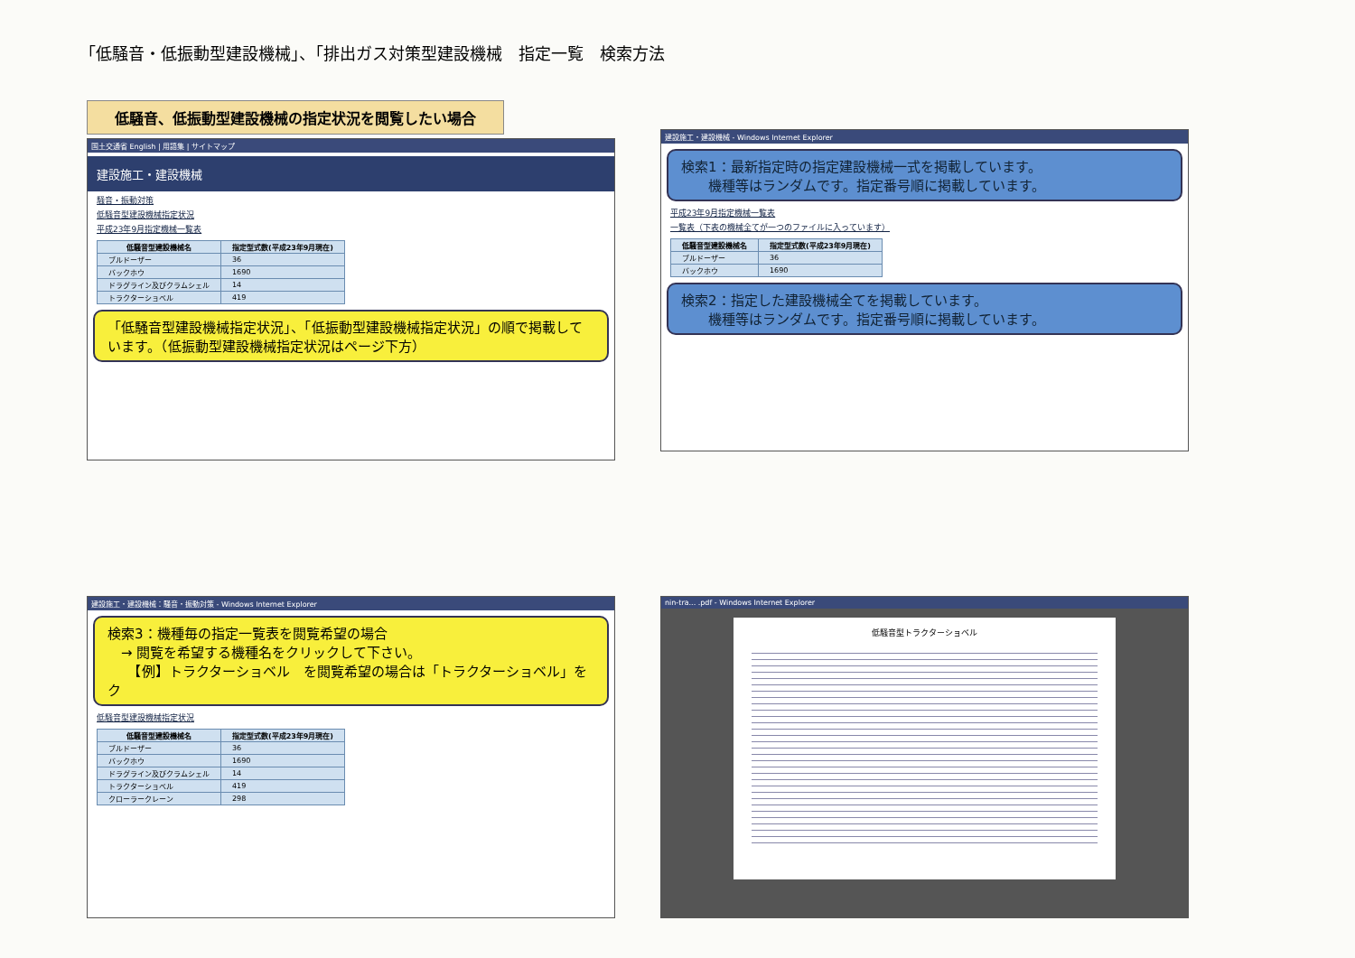「低騒音・低振動型建設機械」、「排出ガス対策型建設機械　指定一覧　検索方法
低騒音、低振動型建設機械の指定状況を閲覧したい場合
国土交通省 English | 用語集 | サイトマップ
建設施工・建設機械
騒音・振動対策
低騒音型建設機械指定状況
平成23年9月指定機械一覧表
| 低騒音型建設機械名 | 指定型式数(平成23年9月現在) |
| --- | --- |
| ブルドーザー | 36 |
| バックホウ | 1690 |
| ドラグライン及びクラムシェル | 14 |
| トラクターショベル | 419 |
「低騒音型建設機械指定状況」、「低振動型建設機械指定状況」の順で掲載しています。（低振動型建設機械指定状況はページ下方）
建設施工・建設機械 - Windows Internet Explorer
検索1：最新指定時の指定建設機械一式を掲載しています。
　　機種等はランダムです。指定番号順に掲載しています。
平成23年9月指定機械一覧表
一覧表（下表の機械全てが一つのファイルに入っています）
| 低騒音型建設機械名 | 指定型式数(平成23年9月現在) |
| --- | --- |
| ブルドーザー | 36 |
| バックホウ | 1690 |
検索2：指定した建設機械全てを掲載しています。
　　機種等はランダムです。指定番号順に掲載しています。
建設施工・建設機械：騒音・振動対策 - Windows Internet Explorer
検索3：機種毎の指定一覧表を閲覧希望の場合
　→ 閲覧を希望する機種名をクリックして下さい。
　　【例】トラクターショベル　を閲覧希望の場合は「トラクターショベル」をク
低騒音型建設機械指定状況
| 低騒音型建設機械名 | 指定型式数(平成23年9月現在) |
| --- | --- |
| ブルドーザー | 36 |
| バックホウ | 1690 |
| ドラグライン及びクラムシェル | 14 |
| トラクターショベル | 419 |
| クローラークレーン | 298 |
nin-tra... .pdf - Windows Internet Explorer
低騒音型トラクターショベル